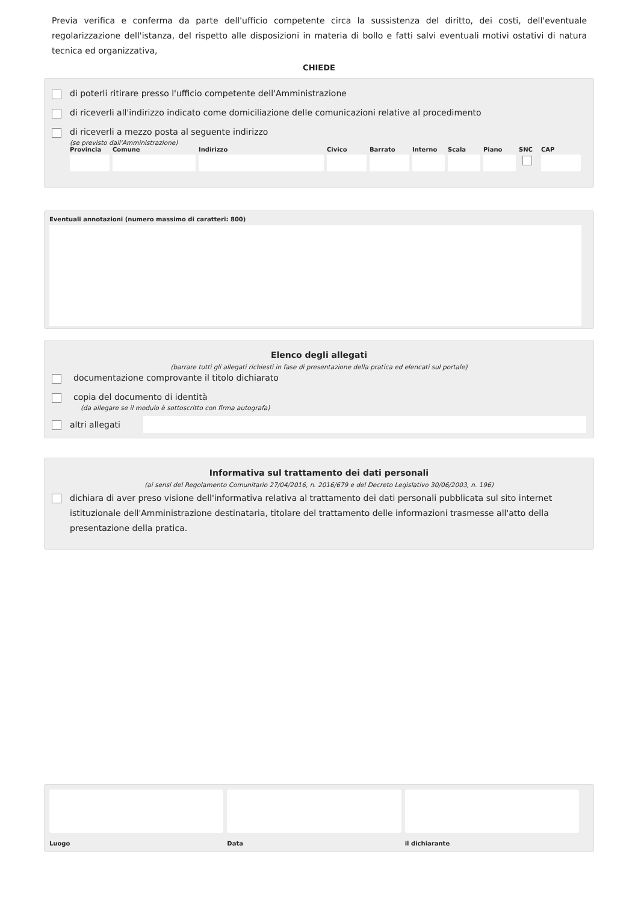Previa verifica e conferma da parte dell'ufficio competente circa la sussistenza del diritto, dei costi, dell'eventuale regolarizzazione dell'istanza, del rispetto alle disposizioni in materia di bollo e fatti salvi eventuali motivi ostativi di natura tecnica ed organizzativa,
CHIEDE
di poterli ritirare presso l'ufficio competente dell'Amministrazione
di riceverli all'indirizzo indicato come domiciliazione delle comunicazioni relative al procedimento
di riceverli a mezzo posta al seguente indirizzo
(se previsto dall'Amministrazione)
Provincia
Comune Indirizzo Civico Barrato
Interno
Scala Piano SNC CAP
Eventuali annotazioni (numero massimo di caratteri: 800)
Elenco degli allegati
(barrare tutti gli allegati richiesti in fase di presentazione della pratica ed elencati sul portale)
documentazione comprovante il titolo dichiarato
copia del documento di identità
(da allegare se il modulo è sottoscritto con firma autografa)
altri allegati
Informativa sul trattamento dei dati personali
(ai sensi del Regolamento Comunitario 27/04/2016, n. 2016/679 e del Decreto Legislativo 30/06/2003, n. 196)
dichiara di aver preso visione dell'informativa relativa al trattamento dei dati personali pubblicata sul sito internet istituzionale dell'Amministrazione destinataria, titolare del trattamento delle informazioni trasmesse all'atto della presentazione della pratica.
Luogo Data il dichiarante